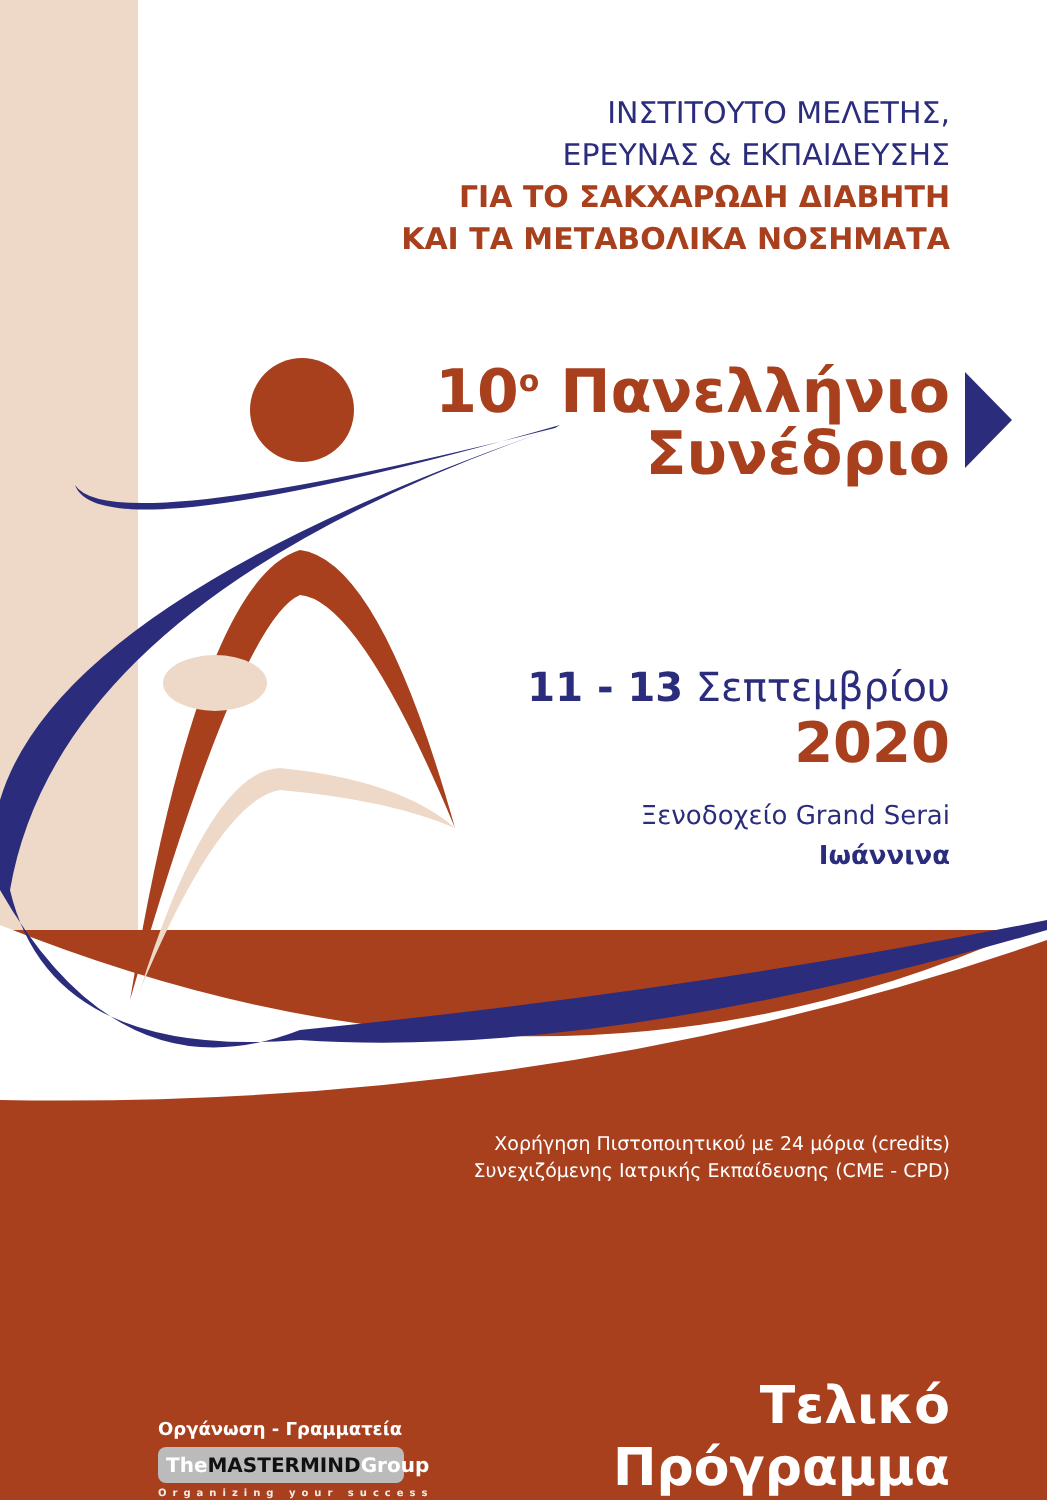ΙΝΣΤΙΤΟΥΤΟ ΜΕΛΕΤΗΣ,
ΕΡΕΥΝΑΣ & ΕΚΠΑΙΔΕΥΣΗΣ
ΓΙΑ ΤΟ ΣΑΚΧΑΡΩΔΗ ΔΙΑΒΗΤΗ
ΚΑΙ ΤΑ ΜΕΤΑΒΟΛΙΚΑ ΝΟΣΗΜΑΤΑ
10<sup>ο</sup> Πανελλήνιο
Συνέδριο
11 - 13 Σεπτεμβρίου
2020
Ξενοδοχείο Grand Serai
Ιωάννινα
Χορήγηση Πιστοποιητικού με 24 μόρια (credits)
Συνεχιζόμενης Ιατρικής Εκπαίδευσης (CME - CPD)
Οργάνωση - Γραμματεία
TheMASTERMINDGroup
Organizing your success
Τελικό
Πρόγραμμα